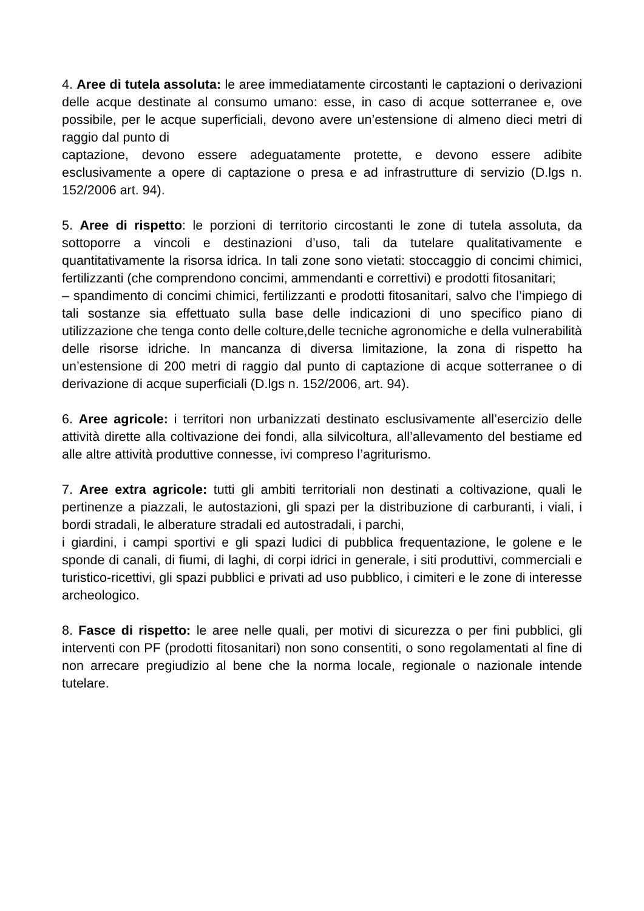4. Aree di tutela assoluta: le aree immediatamente circostanti le captazioni o derivazioni delle acque destinate al consumo umano: esse, in caso di acque sotterranee e, ove possibile, per le acque superficiali, devono avere un’estensione di almeno dieci metri di raggio dal punto di
captazione, devono essere adeguatamente protette, e devono essere adibite esclusivamente a opere di captazione o presa e ad infrastrutture di servizio (D.lgs n. 152/2006 art. 94).
5. Aree di rispetto: le porzioni di territorio circostanti le zone di tutela assoluta, da sottoporre a vincoli e destinazioni d’uso, tali da tutelare qualitativamente e quantitativamente la risorsa idrica. In tali zone sono vietati: stoccaggio di concimi chimici, fertilizzanti (che comprendono concimi, ammendanti e correttivi) e prodotti fitosanitari;
– spandimento di concimi chimici, fertilizzanti e prodotti fitosanitari, salvo che l’impiego di tali sostanze sia effettuato sulla base delle indicazioni di uno specifico piano di utilizzazione che tenga conto delle colture,delle tecniche agronomiche e della vulnerabilità delle risorse idriche. In mancanza di diversa limitazione, la zona di rispetto ha un’estensione di 200 metri di raggio dal punto di captazione di acque sotterranee o di derivazione di acque superficiali (D.lgs n. 152/2006, art. 94).
6. Aree agricole: i territori non urbanizzati destinato esclusivamente all’esercizio delle attività dirette alla coltivazione dei fondi, alla silvicoltura, all’allevamento del bestiame ed alle altre attività produttive connesse, ivi compreso l’agriturismo.
7. Aree extra agricole: tutti gli ambiti territoriali non destinati a coltivazione, quali le pertinenze a piazzali, le autostazioni, gli spazi per la distribuzione di carburanti, i viali, i bordi stradali, le alberature stradali ed autostradali, i parchi,
i giardini, i campi sportivi e gli spazi ludici di pubblica frequentazione, le golene e le sponde di canali, di fiumi, di laghi, di corpi idrici in generale, i siti produttivi, commerciali e turistico-ricettivi, gli spazi pubblici e privati ad uso pubblico, i cimiteri e le zone di interesse archeologico.
8. Fasce di rispetto: le aree nelle quali, per motivi di sicurezza o per fini pubblici, gli interventi con PF (prodotti fitosanitari) non sono consentiti, o sono regolamentati al fine di non arrecare pregiudizio al bene che la norma locale, regionale o nazionale intende tutelare.